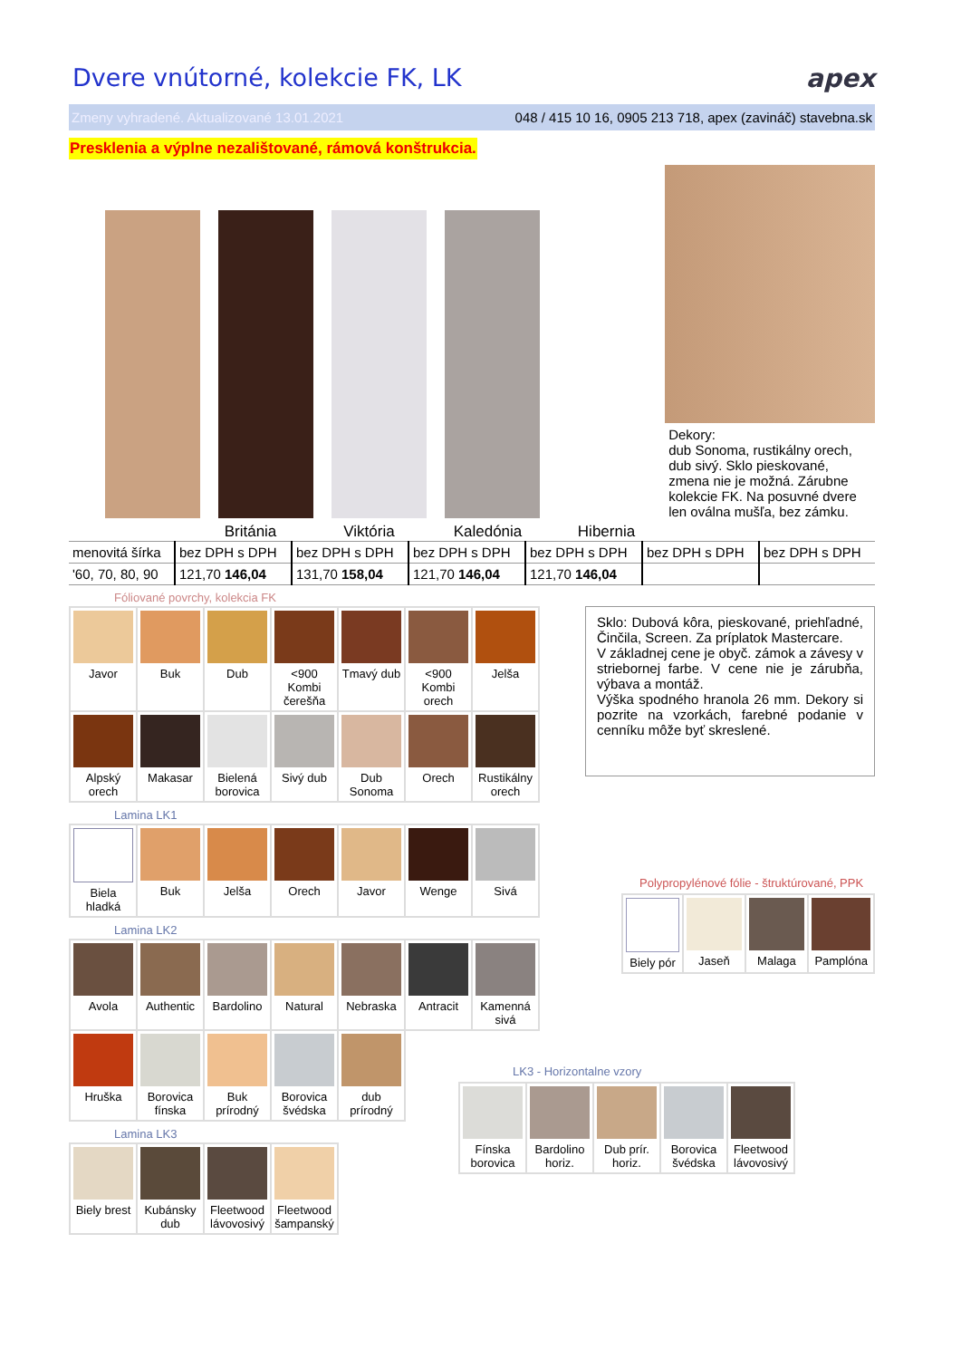Dvere vnútorné, kolekcie FK, LK apex
Zmeny vyhradené. Aktualizované 13.01.2021 048 / 415 10 16, 0905 213 718, apex (zavináč) stavebna.sk
Presklenia a výplne nezalištované, rámová konštrukcia.
Dekory:
dub Sonoma, rustikálny orech, dub sivý. Sklo pieskované, zmena nie je možná. Zárubne kolekcie FK. Na posuvné dvere len oválna mušľa, bez zámku.
Británia Viktória Kaledónia Hibernia
| menovitá šírka | bez DPH s DPH | bez DPH s DPH | bez DPH s DPH | bez DPH s DPH | bez DPH s DPH | bez DPH s DPH |
| '60, 70, 80, 90 | 121,70 146,04 | 131,70 158,04 | 121,70 146,04 | 121,70 146,04 | | |
Fóliované povrchy, kolekcia FK
| Javor | Buk | Dub | <900 Kombi čerešňa | Tmavý dub | <900 Kombi orech | Jelša |
| Alpský orech | Makasar | Bielená borovica | Sivý dub | Dub Sonoma | Orech | Rustikálny orech |
Lamina LK1
| Biela hladká | Buk | Jelša | Orech | Javor | Wenge | Sivá |
Lamina LK2
| Avola | Authentic | Bardolino | Natural | Nebraska | Antracit | Kamenná sivá |
| Hruška | Borovica fínska | Buk prírodný | Borovica švédska | dub prírodný | | |
Lamina LK3
| Biely brest | Kubánsky dub | Fleetwood lávovosivý | Fleetwood šampanský |
Sklo: Dubová kôra, pieskované, priehľadné, Činčila, Screen. Za príplatok Mastercare.
V základnej cene je obyč. zámok a závesy v striebornej farbe. V cene nie je zárubňa, výbava a montáž.
Výška spodného hranola 26 mm. Dekory si pozrite na vzorkách, farebné podanie v cenníku môže byť skreslené.
Polypropylénové fólie - štruktúrované, PPK
| Biely pór | Jaseň | Malaga | Pamplóna |
LK3 - Horizontalne vzory
| Fínska borovica | Bardolino horiz. | Dub prír. horiz. | Borovica švédska | Fleetwood lávovosivý |